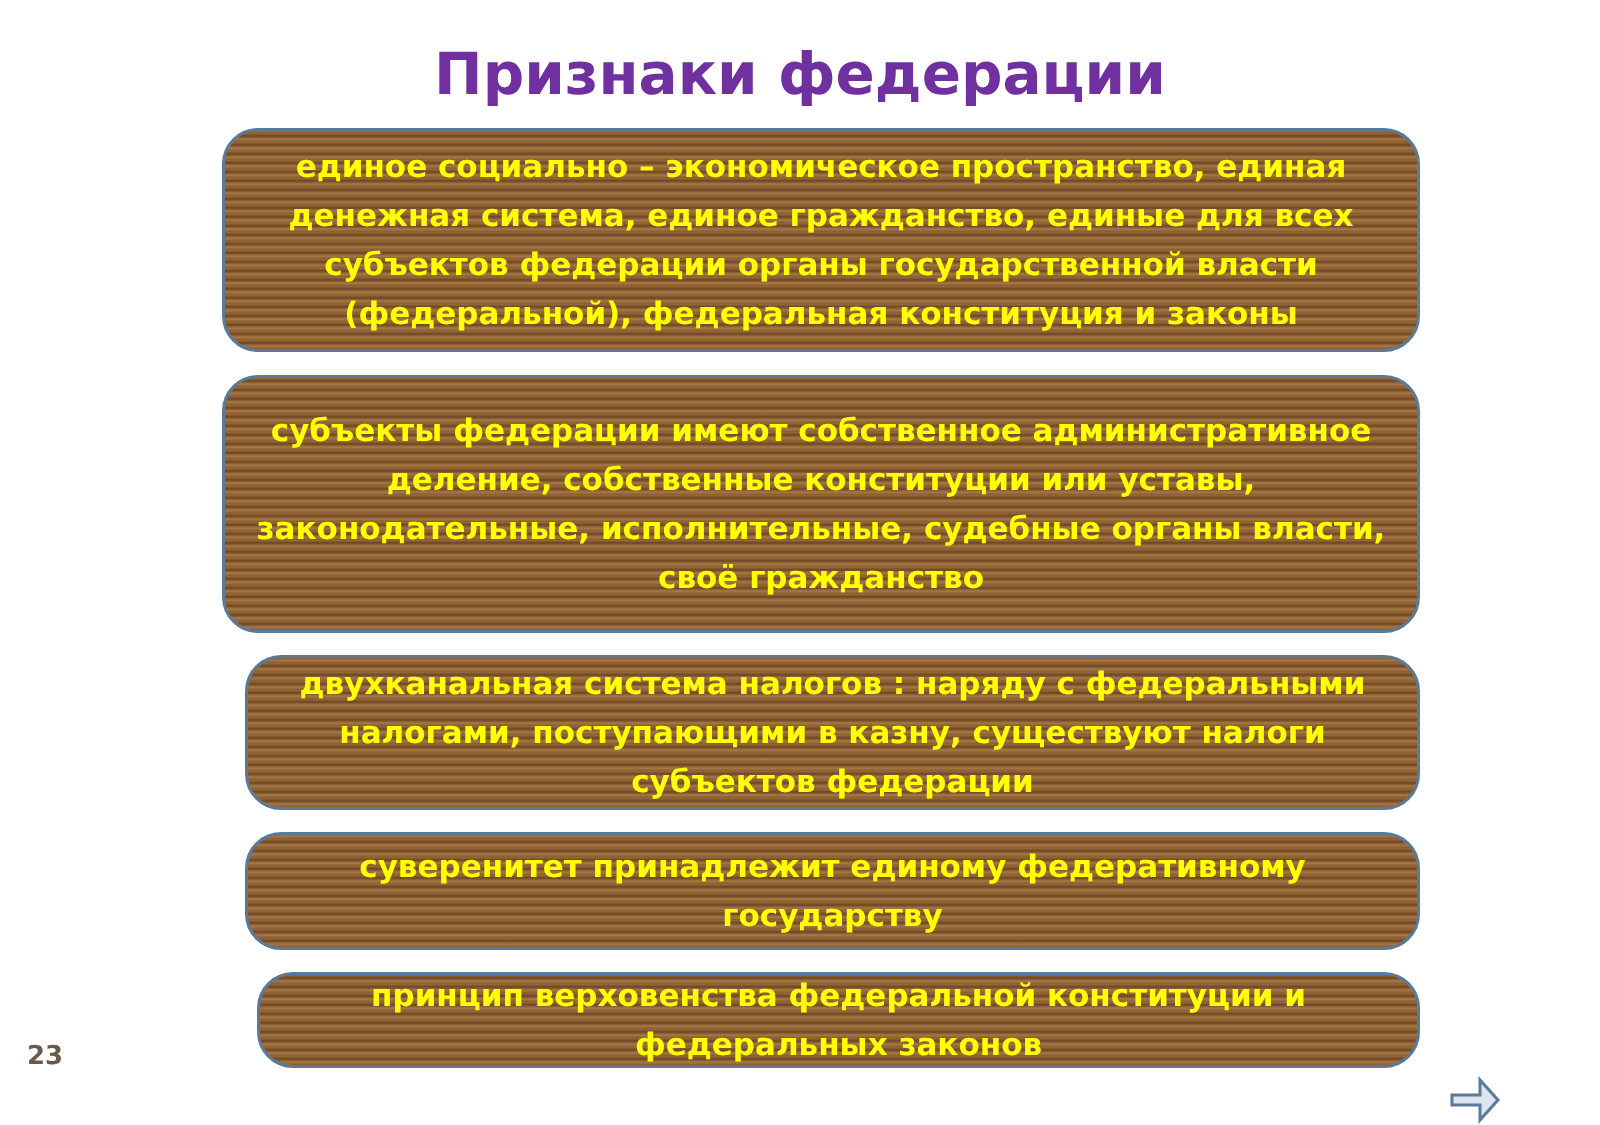Признаки федерации
единое социально – экономическое пространство, единая денежная система, единое гражданство, единые для всех субъектов федерации органы государственной власти (федеральной), федеральная конституция и законы
субъекты федерации имеют собственное административное деление, собственные конституции или уставы, законодательные, исполнительные, судебные органы власти, своё гражданство
двухканальная система налогов : наряду с федеральными налогами, поступающими в казну, существуют налоги субъектов федерации
суверенитет принадлежит единому федеративному государству
принцип верховенства федеральной конституции и федеральных законов
23